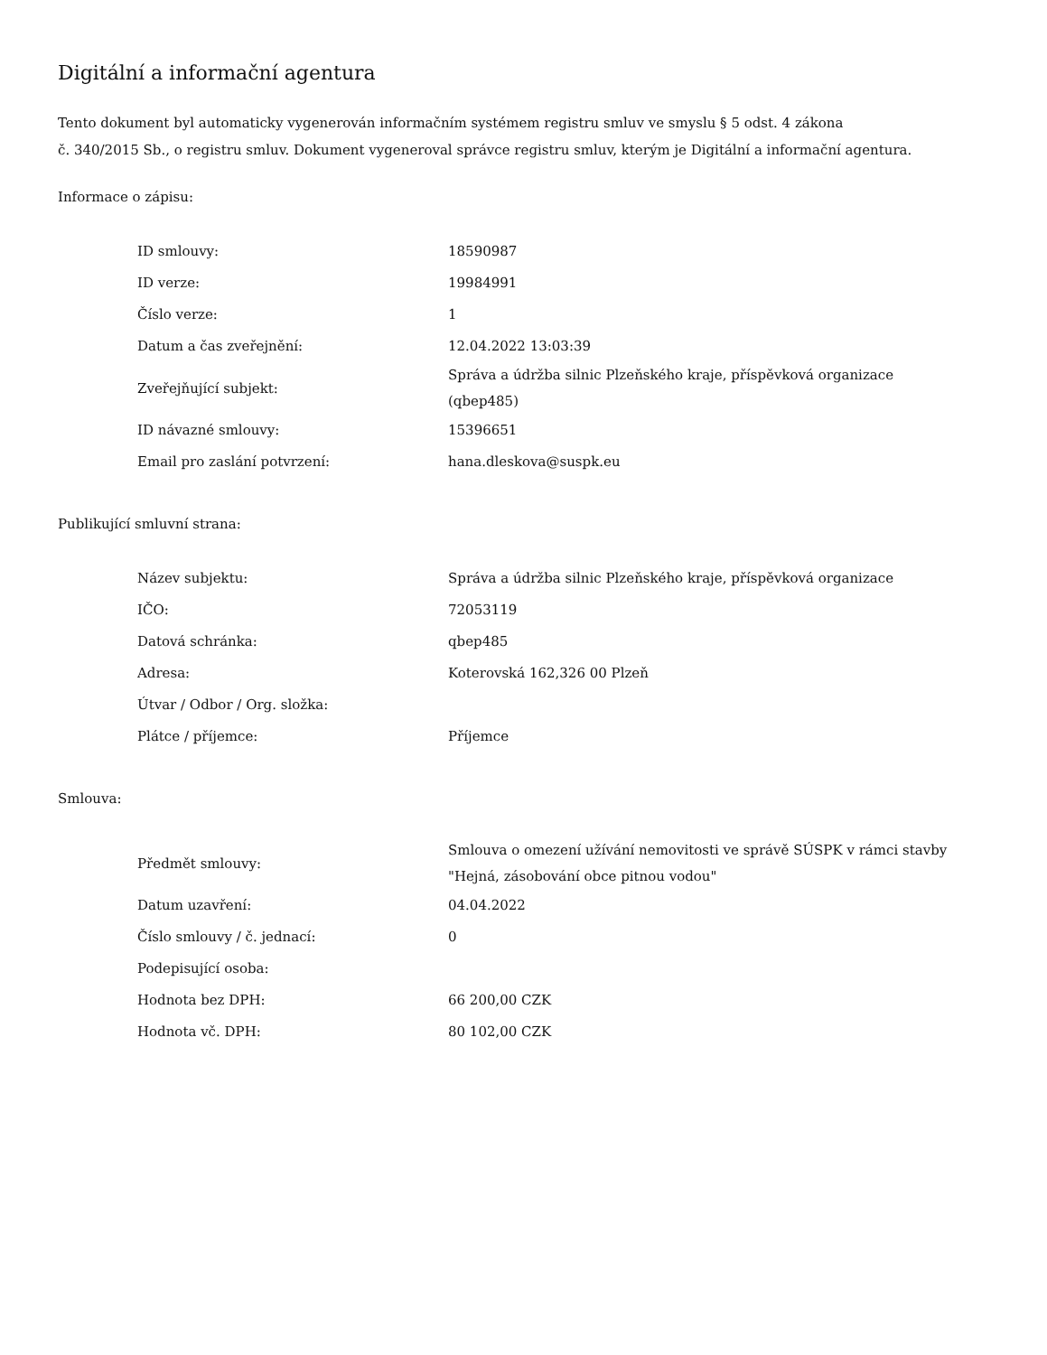Digitální a informační agentura
Tento dokument byl automaticky vygenerován informačním systémem registru smluv ve smyslu § 5 odst. 4 zákona
č. 340/2015 Sb., o registru smluv. Dokument vygeneroval správce registru smluv, kterým je Digitální a informační agentura.
Informace o zápisu:
| ID smlouvy: | 18590987 |
| ID verze: | 19984991 |
| Číslo verze: | 1 |
| Datum a čas zveřejnění: | 12.04.2022 13:03:39 |
| Zveřejňující subjekt: | Správa a údržba silnic Plzeňského kraje, příspěvková organizace (qbep485) |
| ID návazné smlouvy: | 15396651 |
| Email pro zaslání potvrzení: | hana.dleskova@suspk.eu |
Publikující smluvní strana:
| Název subjektu: | Správa a údržba silnic Plzeňského kraje, příspěvková organizace |
| IČO: | 72053119 |
| Datová schránka: | qbep485 |
| Adresa: | Koterovská 162,326 00 Plzeň |
| Útvar / Odbor / Org. složka: | |
| Plátce / příjemce: | Příjemce |
Smlouva:
| Předmět smlouvy: | Smlouva o omezení užívání nemovitosti ve správě SÚSPK v rámci stavby "Hejná, zásobování obce pitnou vodou" |
| Datum uzavření: | 04.04.2022 |
| Číslo smlouvy / č. jednací: | 0 |
| Podepisující osoba: | |
| Hodnota bez DPH: | 66 200,00 CZK |
| Hodnota vč. DPH: | 80 102,00 CZK |